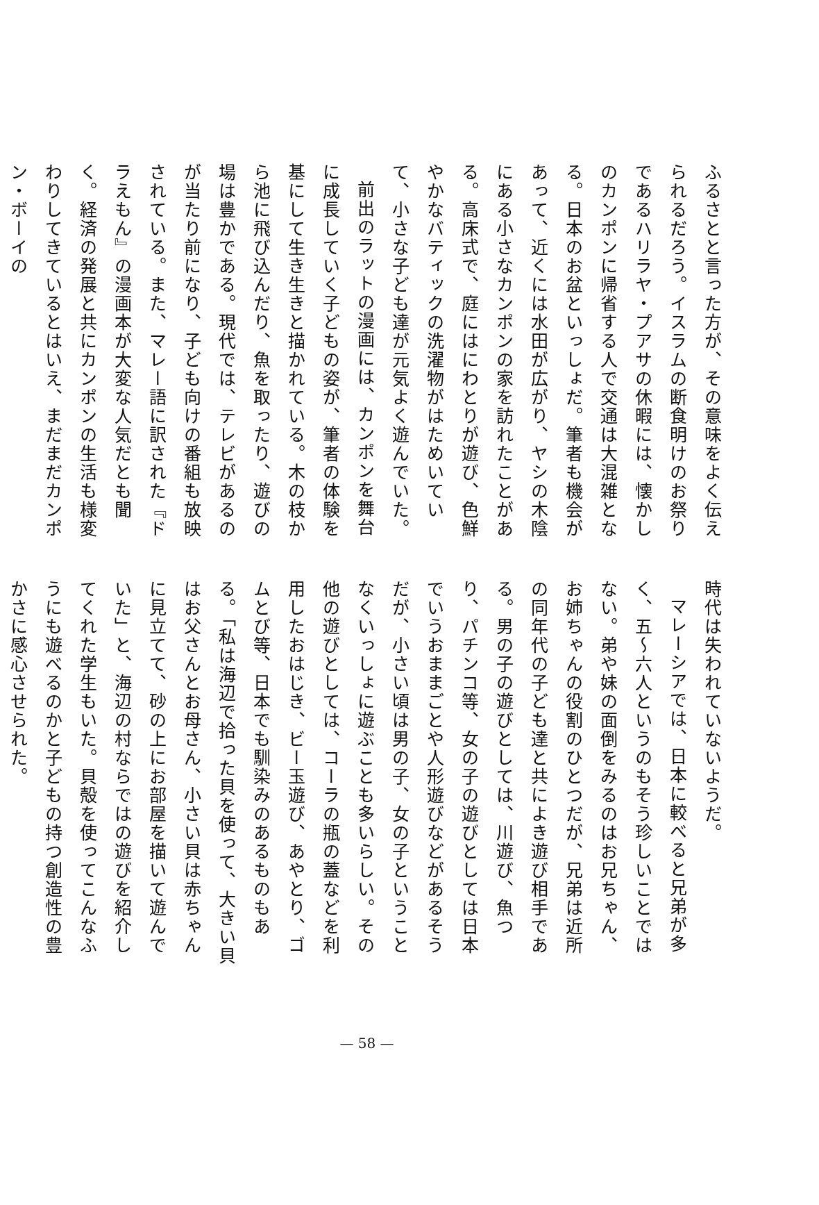ふるさとと言った方が、その意味をよく伝えられるだろう。イスラムの断食明けのお祭りであるハリラヤ・プアサの休暇には、懐かしのカンポンに帰省する人で交通は大混雑となる。日本のお盆といっしょだ。筆者も機会があって、近くには水田が広がり、ヤシの木陰にある小さなカンポンの家を訪れたことがある。高床式で、庭にはにわとりが遊び、色鮮やかなバティックの洗濯物がはためいていて、小さな子ども達が元気よく遊んでいた。
前出のラットの漫画には、カンポンを舞台に成長していく子どもの姿が、筆者の体験を基にして生き生きと描かれている。木の枝から池に飛び込んだり、魚を取ったり、遊びの場は豊かである。現代では、テレビがあるのが当たり前になり、子ども向けの番組も放映されている。また、マレー語に訳された『ドラえもん』の漫画本が大変な人気だとも聞く。経済の発展と共にカンポンの生活も様変わりしてきているとはいえ、まだまだカンポン・ボーイの
時代は失われていないようだ。
マレーシアでは、日本に較べると兄弟が多く、五～六人というのもそう珍しいことではない。弟や妹の面倒をみるのはお兄ちゃん、お姉ちゃんの役割のひとつだが、兄弟は近所の同年代の子ども達と共によき遊び相手である。男の子の遊びとしては、川遊び、魚つり、パチンコ等、女の子の遊びとしては日本でいうおままごとや人形遊びなどがあるそうだが、小さい頃は男の子、女の子ということなくいっしょに遊ぶことも多いらしい。その他の遊びとしては、コーラの瓶の蓋などを利用したおはじき、ビー玉遊び、あやとり、ゴムとび等、日本でも馴染みのあるものもある。「私は海辺で拾った貝を使って、大きい貝はお父さんとお母さん、小さい貝は赤ちゃんに見立てて、砂の上にお部屋を描いて遊んでいた」と、海辺の村ならではの遊びを紹介してくれた学生もいた。貝殻を使ってこんなふうにも遊べるのかと子どもの持つ創造性の豊かさに感心させられた。
— 58 —